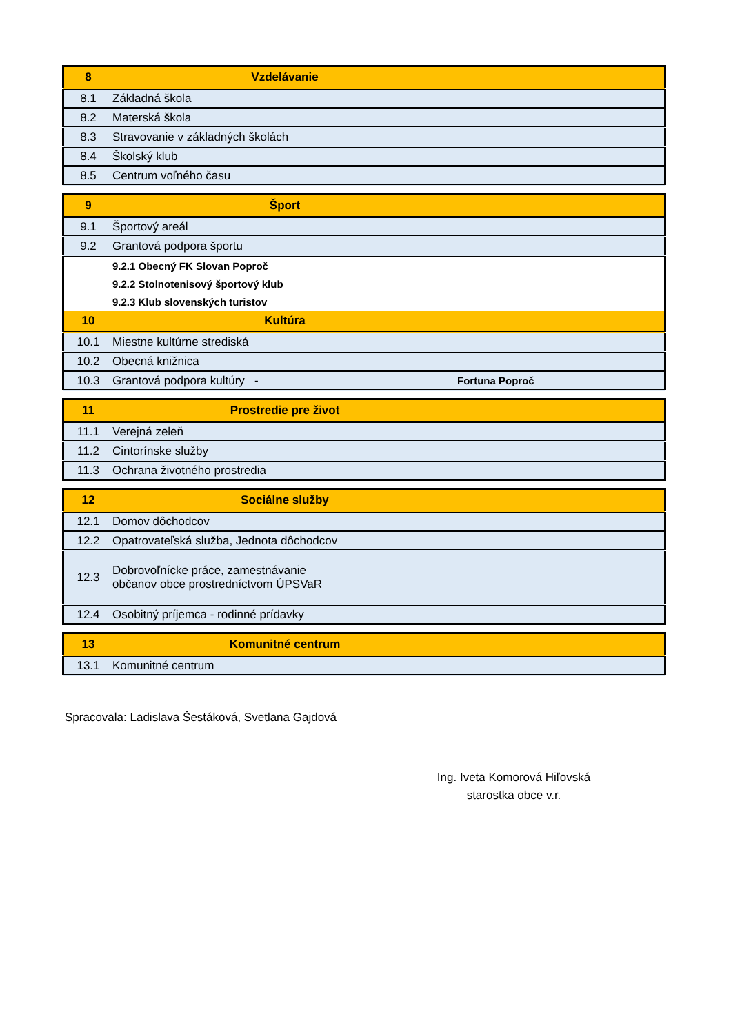| 8 | Vzdelávanie | |
| 8.1 | Základná škola | |
| 8.2 | Materská škola | |
| 8.3 | Stravovanie v základných školách | |
| 8.4 | Školský klub | |
| 8.5 | Centrum voľného času | |
| 9 | Šport | |
| 9.1 | Športový areál | |
| 9.2 | Grantová podpora športu | |
| | 9.2.1 Obecný FK Slovan Poproč | |
| | 9.2.2 Stolnotenisový športový klub | |
| | 9.2.3 Klub slovenských turistov | |
| 10 | Kultúra | |
| 10.1 | Miestne kultúrne strediská | |
| 10.2 | Obecná knižnica | |
| 10.3 | Grantová podpora kultúry - | Fortuna Poproč |
| 11 | Prostredie pre život | |
| 11.1 | Verejná zeleň | |
| 11.2 | Cintorínske služby | |
| 11.3 | Ochrana životného prostredia | |
| 12 | Sociálne služby | |
| 12.1 | Domov dôchodcov | |
| 12.2 | Opatrovateľská služba, Jednota dôchodcov | |
| 12.3 | Dobrovoľnícke práce, zamestnávanie občanov obce prostredníctvom ÚPSVaR | |
| 12.4 | Osobitný príjemca - rodinné prídavky | |
| 13 | Komunitné centrum | |
| 13.1 | Komunitné centrum | |
Spracovala: Ladislava Šestáková, Svetlana Gajdová
Ing. Iveta Komorová Hiľovská
starostka obce v.r.